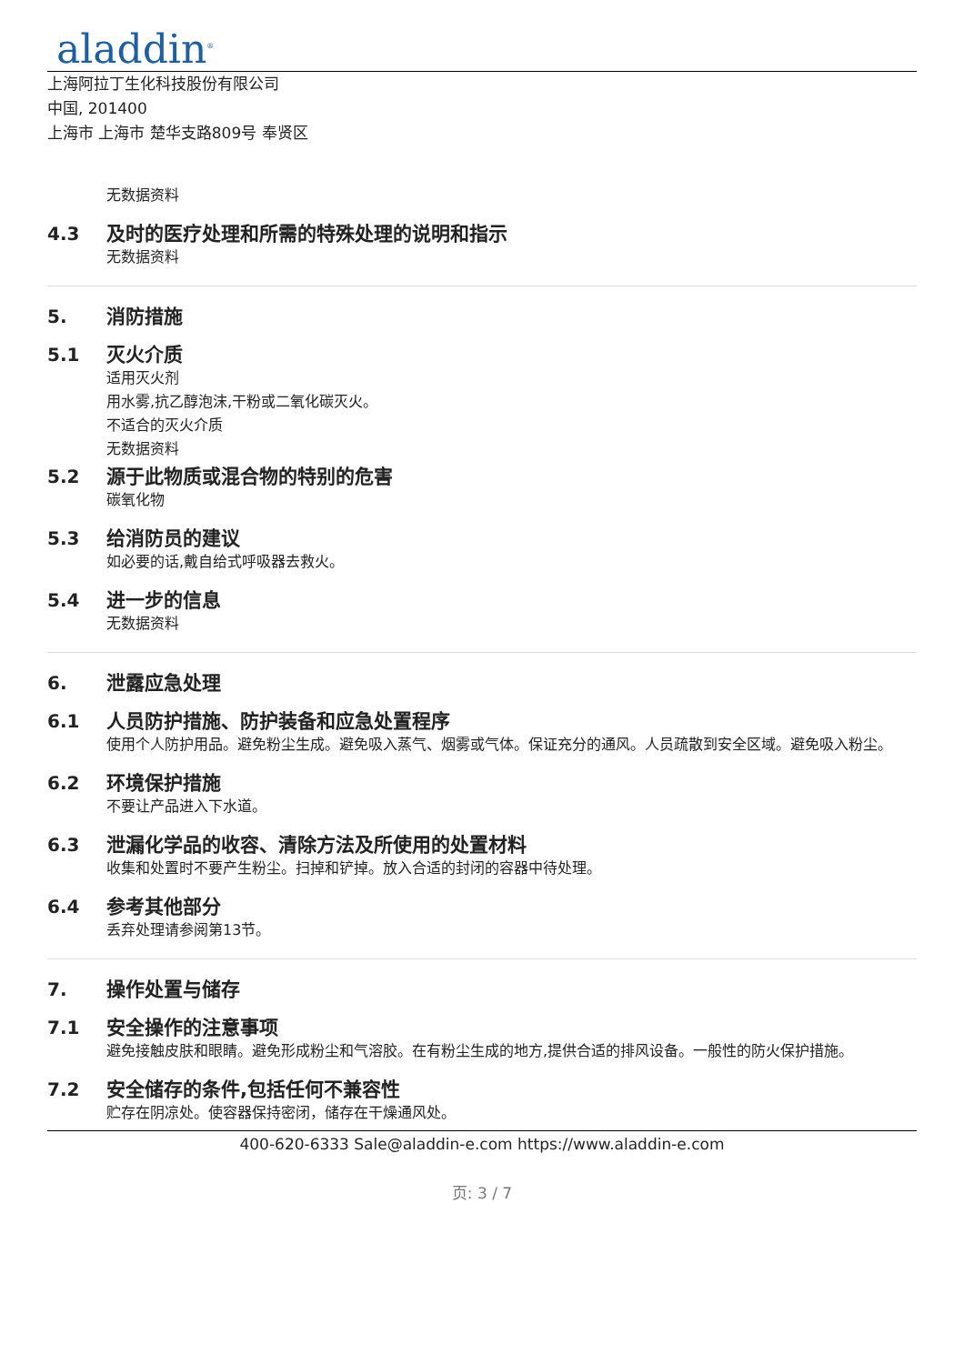aladdin<sup>®</sup>
上海阿拉丁生化科技股份有限公司
中国, 201400
上海市 上海市 楚华支路809号 奉贤区
无数据资料
4.3 及时的医疗处理和所需的特殊处理的说明和指示
无数据资料
5. 消防措施
5.1 灭火介质
适用灭火剂
用水雾,抗乙醇泡沫,干粉或二氧化碳灭火。
不适合的灭火介质
无数据资料
5.2 源于此物质或混合物的特别的危害
碳氧化物
5.3 给消防员的建议
如必要的话,戴自给式呼吸器去救火。
5.4 进一步的信息
无数据资料
6. 泄露应急处理
6.1 人员防护措施、防护装备和应急处置程序
使用个人防护用品。避免粉尘生成。避免吸入蒸气、烟雾或气体。保证充分的通风。人员疏散到安全区域。避免吸入粉尘。
6.2 环境保护措施
不要让产品进入下水道。
6.3 泄漏化学品的收容、清除方法及所使用的处置材料
收集和处置时不要产生粉尘。扫掉和铲掉。放入合适的封闭的容器中待处理。
6.4 参考其他部分
丢弃处理请参阅第13节。
7. 操作处置与储存
7.1 安全操作的注意事项
避免接触皮肤和眼睛。避免形成粉尘和气溶胶。在有粉尘生成的地方,提供合适的排风设备。一般性的防火保护措施。
7.2 安全储存的条件,包括任何不兼容性
贮存在阴凉处。使容器保持密闭，储存在干燥通风处。
400-620-6333 Sale@aladdin-e.com https://www.aladdin-e.com
页: 3 / 7